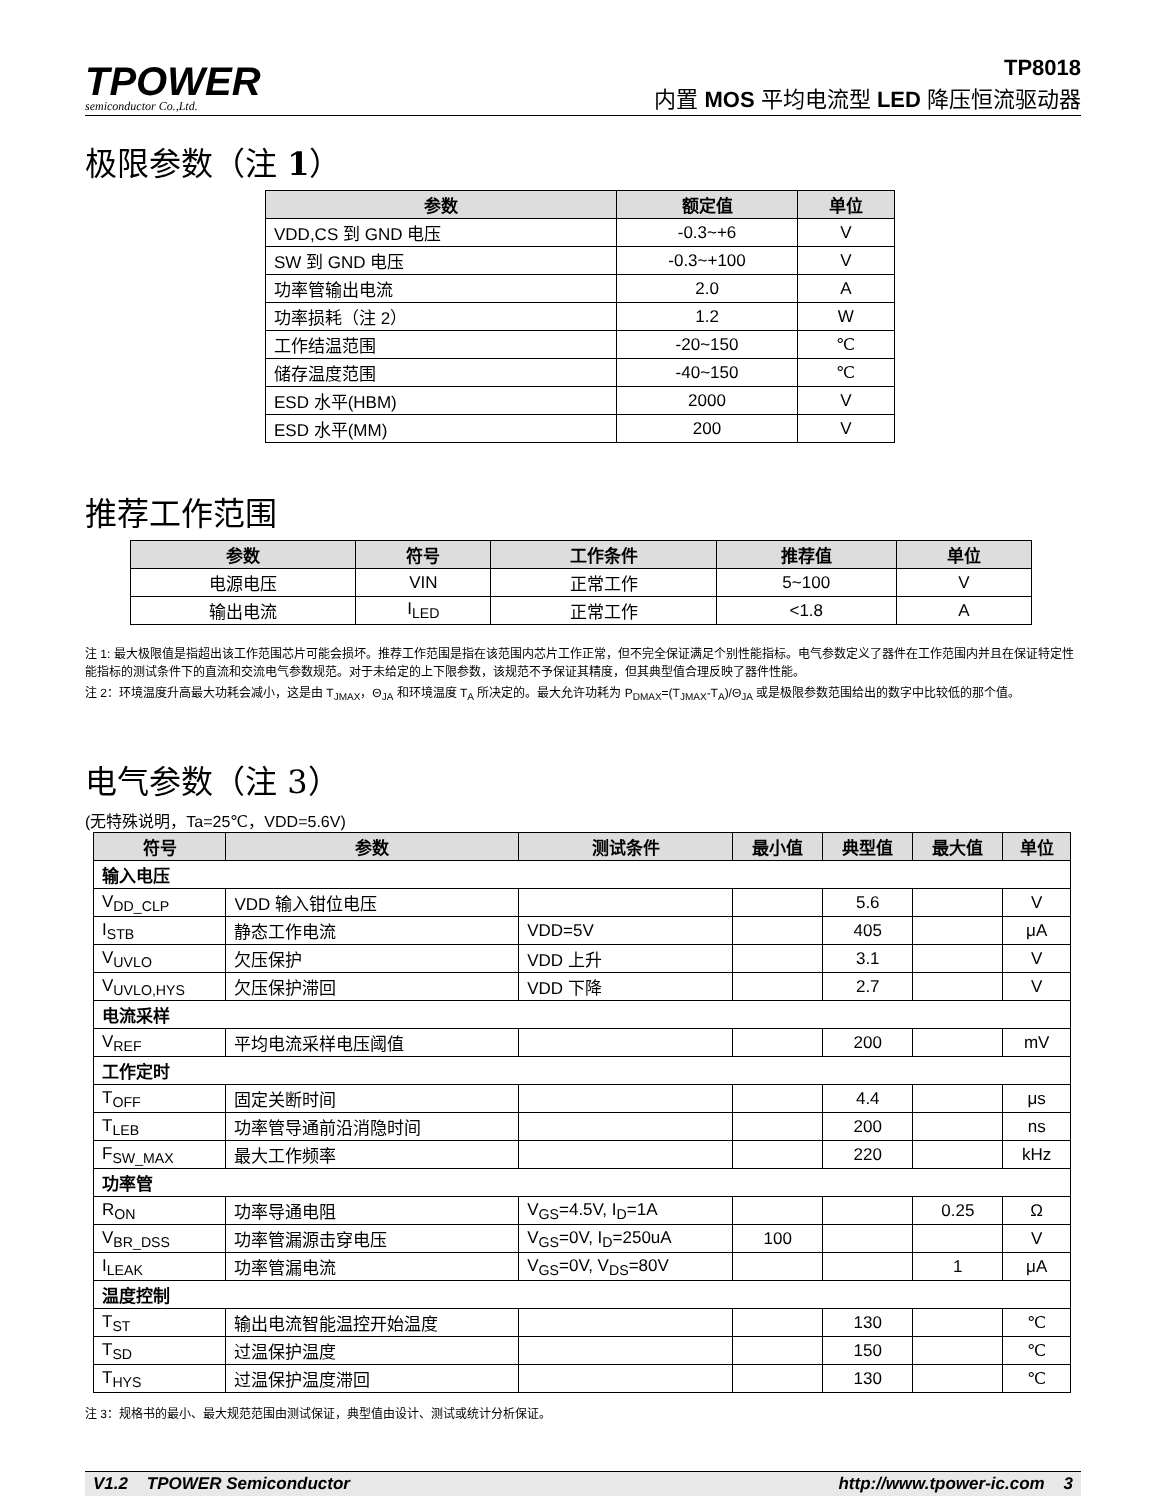TPOWER
semiconductor Co.,Ltd.
TP8018
内置 MOS 平均电流型 LED 降压恒流驱动器
极限参数（注 1）
| 参数 | 额定值 | 单位 |
| --- | --- | --- |
| VDD,CS 到 GND 电压 | -0.3~+6 | V |
| SW 到 GND 电压 | -0.3~+100 | V |
| 功率管输出电流 | 2.0 | A |
| 功率损耗（注 2） | 1.2 | W |
| 工作结温范围 | -20~150 | ℃ |
| 储存温度范围 | -40~150 | ℃ |
| ESD 水平(HBM) | 2000 | V |
| ESD 水平(MM) | 200 | V |
推荐工作范围
| 参数 | 符号 | 工作条件 | 推荐值 | 单位 |
| --- | --- | --- | --- | --- |
| 电源电压 | VIN | 正常工作 | 5~100 | V |
| 输出电流 | I<sub>LED</sub> | 正常工作 | <1.8 | A |
注 1: 最大极限值是指超出该工作范围芯片可能会损坏。推荐工作范围是指在该范围内芯片工作正常，但不完全保证满足个别性能指标。电气参数定义了器件在工作范围内并且在保证特定性能指标的测试条件下的直流和交流电气参数规范。对于未给定的上下限参数，该规范不予保证其精度，但其典型值合理反映了器件性能。
注 2：环境温度升高最大功耗会减小，这是由 T<sub>JMAX</sub>，Θ<sub>JA</sub> 和环境温度 T<sub>A</sub> 所决定的。最大允许功耗为 P<sub>DMAX</sub>=(T<sub>JMAX</sub>-T<sub>A</sub>)/Θ<sub>JA</sub> 或是极限参数范围给出的数字中比较低的那个值。
电气参数（注 3）
(无特殊说明，Ta=25℃，VDD=5.6V)
| 符号 | 参数 | 测试条件 | 最小值 | 典型值 | 最大值 | 单位 |
| --- | --- | --- | --- | --- | --- | --- |
| 输入电压 | | | | | | |
| V<sub>DD_CLP</sub> | VDD 输入钳位电压 | | | 5.6 | | V |
| I<sub>STB</sub> | 静态工作电流 | VDD=5V | | 405 | | μA |
| V<sub>UVLO</sub> | 欠压保护 | VDD 上升 | | 3.1 | | V |
| V<sub>UVLO,HYS</sub> | 欠压保护滞回 | VDD 下降 | | 2.7 | | V |
| 电流采样 | | | | | | |
| V<sub>REF</sub> | 平均电流采样电压阈值 | | | 200 | | mV |
| 工作定时 | | | | | | |
| T<sub>OFF</sub> | 固定关断时间 | | | 4.4 | | μs |
| T<sub>LEB</sub> | 功率管导通前沿消隐时间 | | | 200 | | ns |
| F<sub>SW_MAX</sub> | 最大工作频率 | | | 220 | | kHz |
| 功率管 | | | | | | |
| R<sub>ON</sub> | 功率导通电阻 | V<sub>GS</sub>=4.5V, I<sub>D</sub>=1A | | | 0.25 | Ω |
| V<sub>BR_DSS</sub> | 功率管漏源击穿电压 | V<sub>GS</sub>=0V, I<sub>D</sub>=250uA | 100 | | | V |
| I<sub>LEAK</sub> | 功率管漏电流 | V<sub>GS</sub>=0V, V<sub>DS</sub>=80V | | | 1 | μA |
| 温度控制 | | | | | | |
| T<sub>ST</sub> | 输出电流智能温控开始温度 | | | 130 | | ℃ |
| T<sub>SD</sub> | 过温保护温度 | | | 150 | | ℃ |
| T<sub>HYS</sub> | 过温保护温度滞回 | | | 130 | | ℃ |
注 3：规格书的最小、最大规范范围由测试保证，典型值由设计、测试或统计分析保证。
V1.2 TPOWER Semiconductor http://www.tpower-ic.com 3